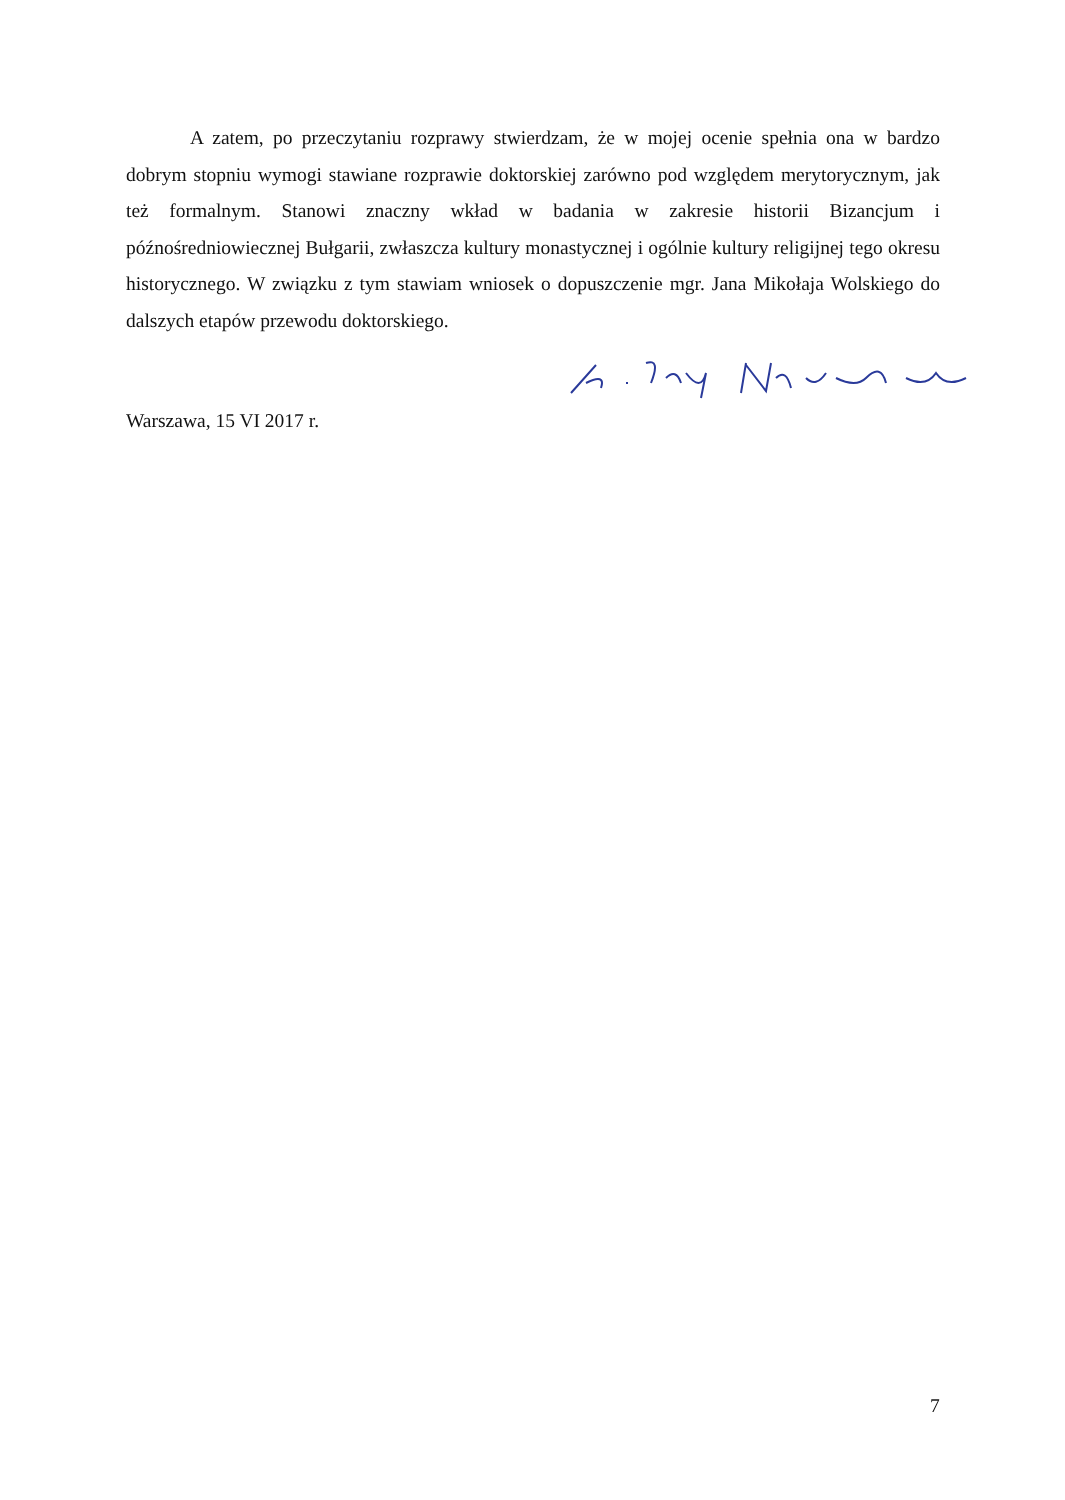A zatem, po przeczytaniu rozprawy stwierdzam, że w mojej ocenie spełnia ona w bardzo dobrym stopniu wymogi stawiane rozprawie doktorskiej zarówno pod względem merytorycznym, jak też formalnym. Stanowi znaczny wkład w badania w zakresie historii Bizancjum i późnośredniowiecznej Bułgarii, zwłaszcza kultury monastycznej i ogólnie kultury religijnej tego okresu historycznego. W związku z tym stawiam wniosek o dopuszczenie mgr. Jana Mikołaja Wolskiego do dalszych etapów przewodu doktorskiego.
Warszawa, 15 VI 2017 r.
7